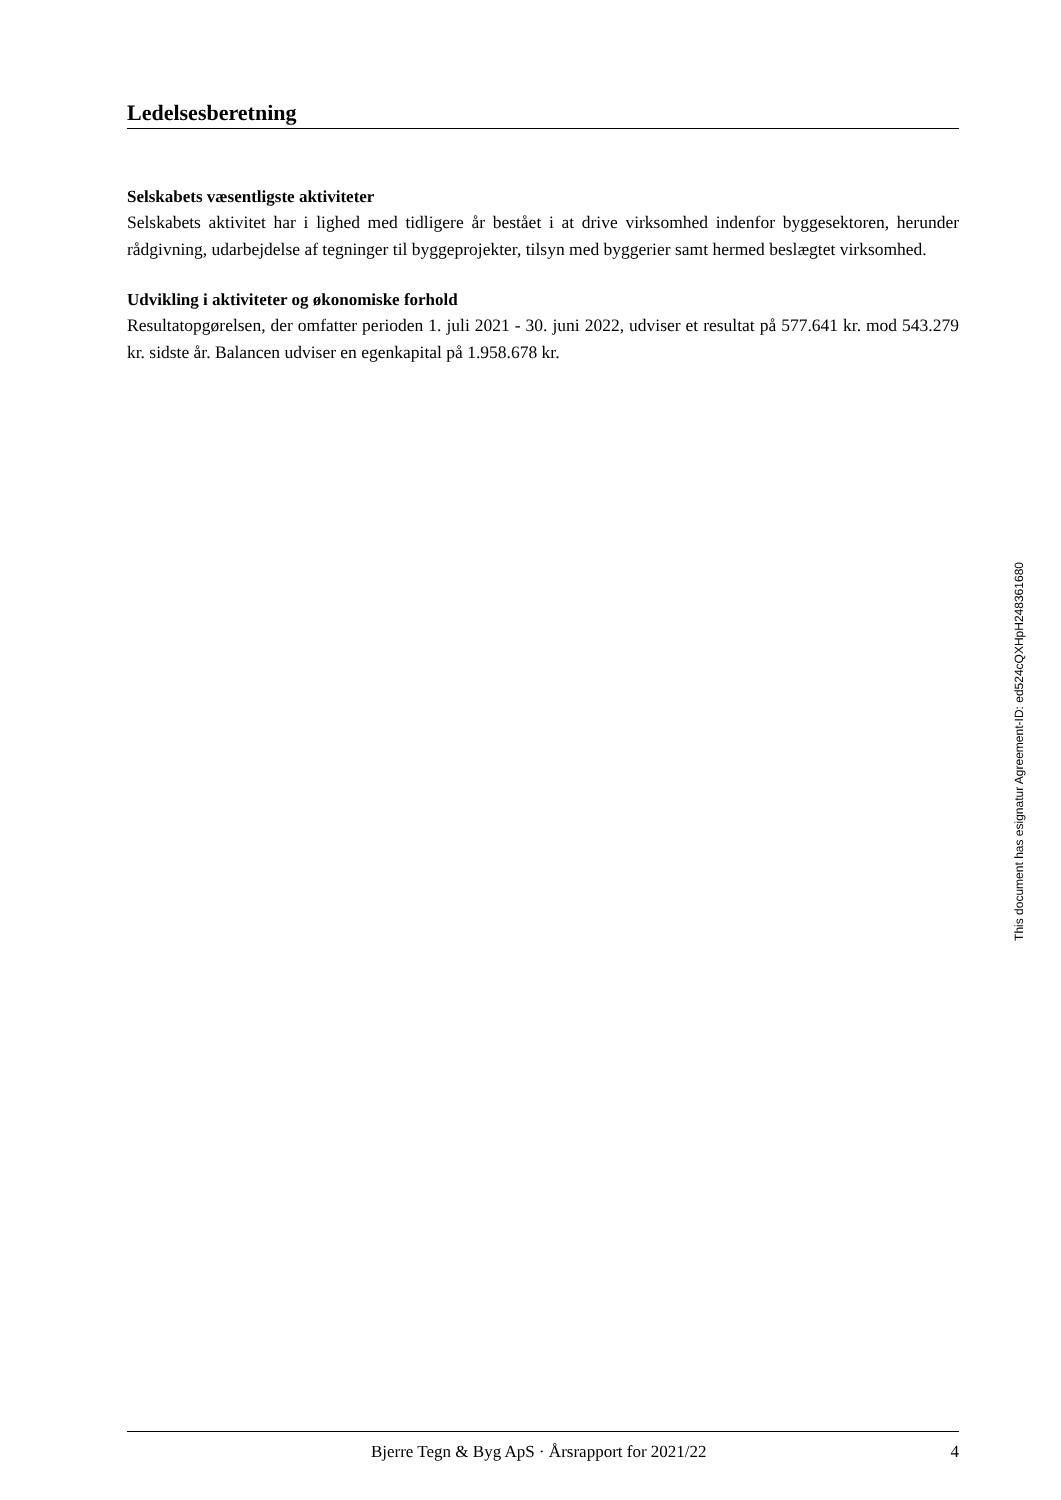Ledelsesberetning
Selskabets væsentligste aktiviteter
Selskabets aktivitet har i lighed med tidligere år bestået i at drive virksomhed indenfor byggesektoren, herunder rådgivning, udarbejdelse af tegninger til byggeprojekter, tilsyn med byggerier samt hermed beslægtet virksomhed.
Udvikling i aktiviteter og økonomiske forhold
Resultatopgørelsen, der omfatter perioden 1. juli 2021 - 30. juni 2022, udviser et resultat på 577.641 kr. mod 543.279 kr. sidste år. Balancen udviser en egenkapital på 1.958.678 kr.
This document has esignatur Agreement-ID: ed524cQXHpH248361680
Bjerre Tegn & Byg ApS · Årsrapport for 2021/22 4